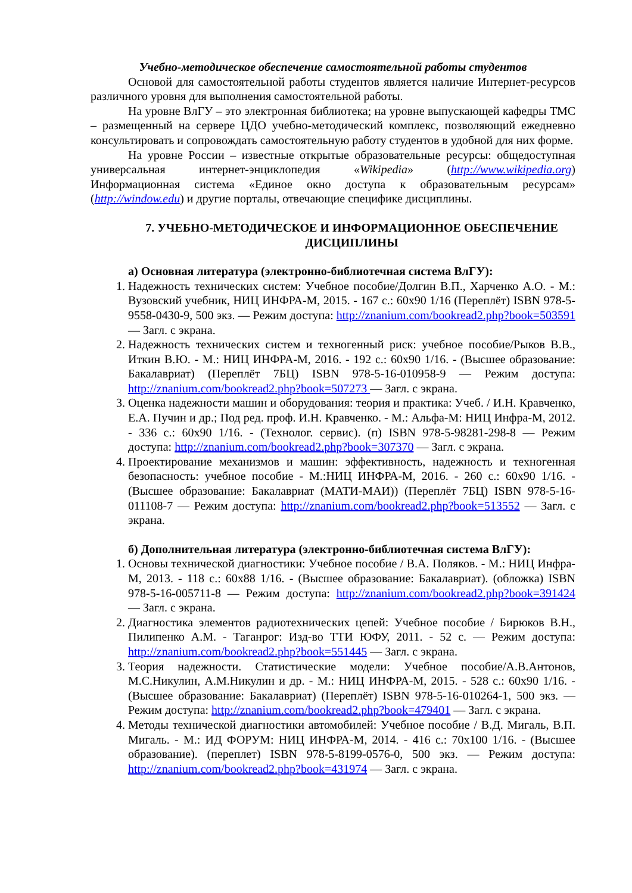Учебно-методическое обеспечение самостоятельной работы студентов
Основой для самостоятельной работы студентов является наличие Интернет-ресурсов различного уровня для выполнения самостоятельной работы.
На уровне ВлГУ – это электронная библиотека; на уровне выпускающей кафедры ТМС – размещенный на сервере ЦДО учебно-методический комплекс, позволяющий ежедневно консультировать и сопровождать самостоятельную работу студентов в удобной для них форме.
На уровне России – известные открытые образовательные ресурсы: общедоступная универсальная интернет-энциклопедия «Wikipedia» (http://www.wikipedia.org) Информационная система «Единое окно доступа к образовательным ресурсам» (http://window.edu) и другие порталы, отвечающие специфике дисциплины.
7. УЧЕБНО-МЕТОДИЧЕСКОЕ И ИНФОРМАЦИОННОЕ ОБЕСПЕЧЕНИЕ ДИСЦИПЛИНЫ
а) Основная литература (электронно-библиотечная система ВлГУ):
1. Надежность технических систем: Учебное пособие/Долгин В.П., Харченко А.О. - М.: Вузовский учебник, НИЦ ИНФРА-М, 2015. - 167 с.: 60x90 1/16 (Переплёт) ISBN 978-5-9558-0430-9, 500 экз. — Режим доступа: http://znanium.com/bookread2.php?book=503591 — Загл. с экрана.
2. Надежность технических систем и техногенный риск: учебное пособие/Рыков В.В., Иткин В.Ю. - М.: НИЦ ИНФРА-М, 2016. - 192 с.: 60x90 1/16. - (Высшее образование: Бакалавриат) (Переплёт 7БЦ) ISBN 978-5-16-010958-9 — Режим доступа: http://znanium.com/bookread2.php?book=507273 — Загл. с экрана.
3. Оценка надежности машин и оборудования: теория и практика: Учеб. / И.Н. Кравченко, Е.А. Пучин и др.; Под ред. проф. И.Н. Кравченко. - М.: Альфа-М: НИЦ Инфра-М, 2012. - 336 с.: 60x90 1/16. - (Технолог. сервис). (п) ISBN 978-5-98281-298-8 — Режим доступа: http://znanium.com/bookread2.php?book=307370 — Загл. с экрана.
4. Проектирование механизмов и машин: эффективность, надежность и техногенная безопасность: учебное пособие - М.:НИЦ ИНФРА-М, 2016. - 260 с.: 60x90 1/16. - (Высшее образование: Бакалавриат (МАТИ-МАИ)) (Переплёт 7БЦ) ISBN 978-5-16-011108-7 — Режим доступа: http://znanium.com/bookread2.php?book=513552 — Загл. с экрана.
б) Дополнительная литература (электронно-библиотечная система ВлГУ):
1. Основы технической диагностики: Учебное пособие / В.А. Поляков. - М.: НИЦ Инфра-М, 2013. - 118 с.: 60x88 1/16. - (Высшее образование: Бакалавриат). (обложка) ISBN 978-5-16-005711-8 — Режим доступа: http://znanium.com/bookread2.php?book=391424 — Загл. с экрана.
2. Диагностика элементов радиотехнических цепей: Учебное пособие / Бирюков В.Н., Пилипенко А.М. - Таганрог: Изд-во ТТИ ЮФУ, 2011. - 52 с. — Режим доступа: http://znanium.com/bookread2.php?book=551445 — Загл. с экрана.
3. Теория надежности. Статистические модели: Учебное пособие/А.В.Антонов, М.С.Никулин, А.М.Никулин и др. - М.: НИЦ ИНФРА-М, 2015. - 528 с.: 60x90 1/16. - (Высшее образование: Бакалавриат) (Переплёт) ISBN 978-5-16-010264-1, 500 экз. — Режим доступа: http://znanium.com/bookread2.php?book=479401 — Загл. с экрана.
4. Методы технической диагностики автомобилей: Учебное пособие / В.Д. Мигаль, В.П. Мигаль. - М.: ИД ФОРУМ: НИЦ ИНФРА-М, 2014. - 416 с.: 70x100 1/16. - (Высшее образование). (переплет) ISBN 978-5-8199-0576-0, 500 экз. — Режим доступа: http://znanium.com/bookread2.php?book=431974 — Загл. с экрана.